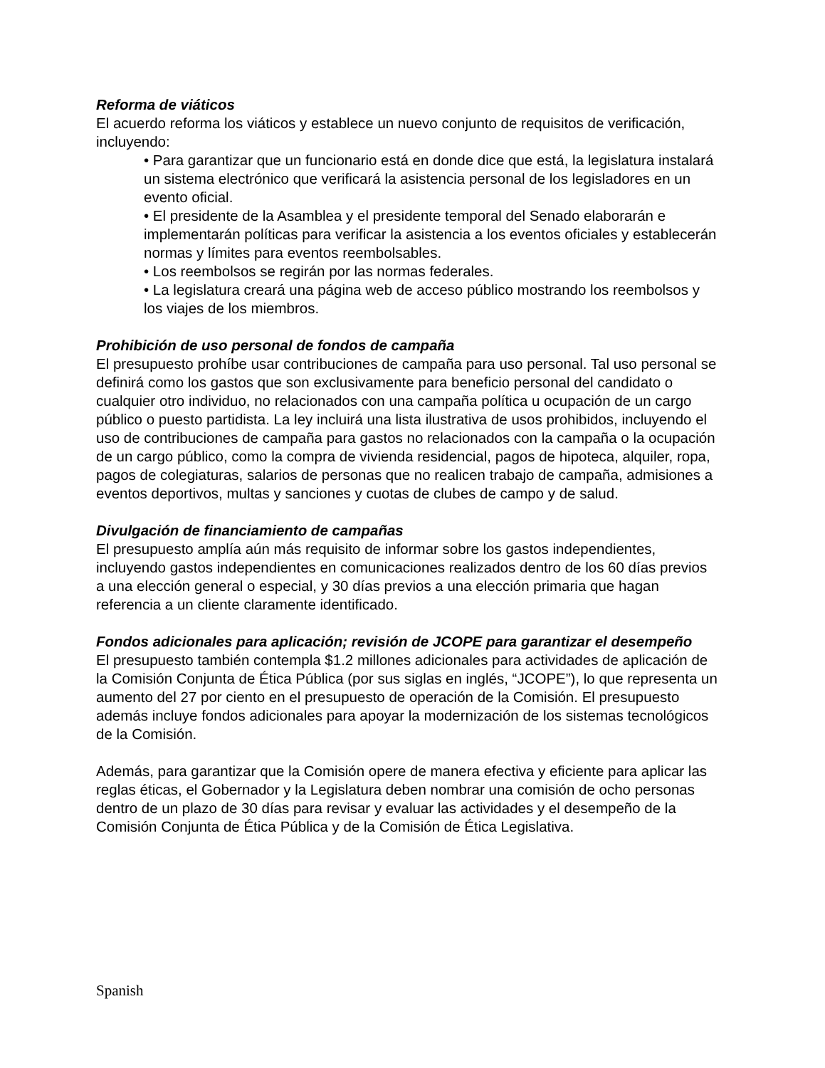Reforma de viáticos
El acuerdo reforma los viáticos y establece un nuevo conjunto de requisitos de verificación, incluyendo:
• Para garantizar que un funcionario está en donde dice que está, la legislatura instalará un sistema electrónico que verificará la asistencia personal de los legisladores en un evento oficial.
• El presidente de la Asamblea y el presidente temporal del Senado elaborarán e implementarán políticas para verificar la asistencia a los eventos oficiales y establecerán normas y límites para eventos reembolsables.
• Los reembolsos se regirán por las normas federales.
• La legislatura creará una página web de acceso público mostrando los reembolsos y los viajes de los miembros.
Prohibición de uso personal de fondos de campaña
El presupuesto prohíbe usar contribuciones de campaña para uso personal. Tal uso personal se definirá como los gastos que son exclusivamente para beneficio personal del candidato o cualquier otro individuo, no relacionados con una campaña política u ocupación de un cargo público o puesto partidista. La ley incluirá una lista ilustrativa de usos prohibidos, incluyendo el uso de contribuciones de campaña para gastos no relacionados con la campaña o la ocupación de un cargo público, como la compra de vivienda residencial, pagos de hipoteca, alquiler, ropa, pagos de colegiaturas, salarios de personas que no realicen trabajo de campaña, admisiones a eventos deportivos, multas y sanciones y cuotas de clubes de campo y de salud.
Divulgación de financiamiento de campañas
El presupuesto amplía aún más requisito de informar sobre los gastos independientes, incluyendo gastos independientes en comunicaciones realizados dentro de los 60 días previos a una elección general o especial, y 30 días previos a una elección primaria que hagan referencia a un cliente claramente identificado.
Fondos adicionales para aplicación; revisión de JCOPE para garantizar el desempeño
El presupuesto también contempla $1.2 millones adicionales para actividades de aplicación de la Comisión Conjunta de Ética Pública (por sus siglas en inglés, “JCOPE”), lo que representa un aumento del 27 por ciento en el presupuesto de operación de la Comisión. El presupuesto además incluye fondos adicionales para apoyar la modernización de los sistemas tecnológicos de la Comisión.
Además, para garantizar que la Comisión opere de manera efectiva y eficiente para aplicar las reglas éticas, el Gobernador y la Legislatura deben nombrar una comisión de ocho personas dentro de un plazo de 30 días para revisar y evaluar las actividades y el desempeño de la Comisión Conjunta de Ética Pública y de la Comisión de Ética Legislativa.
Spanish